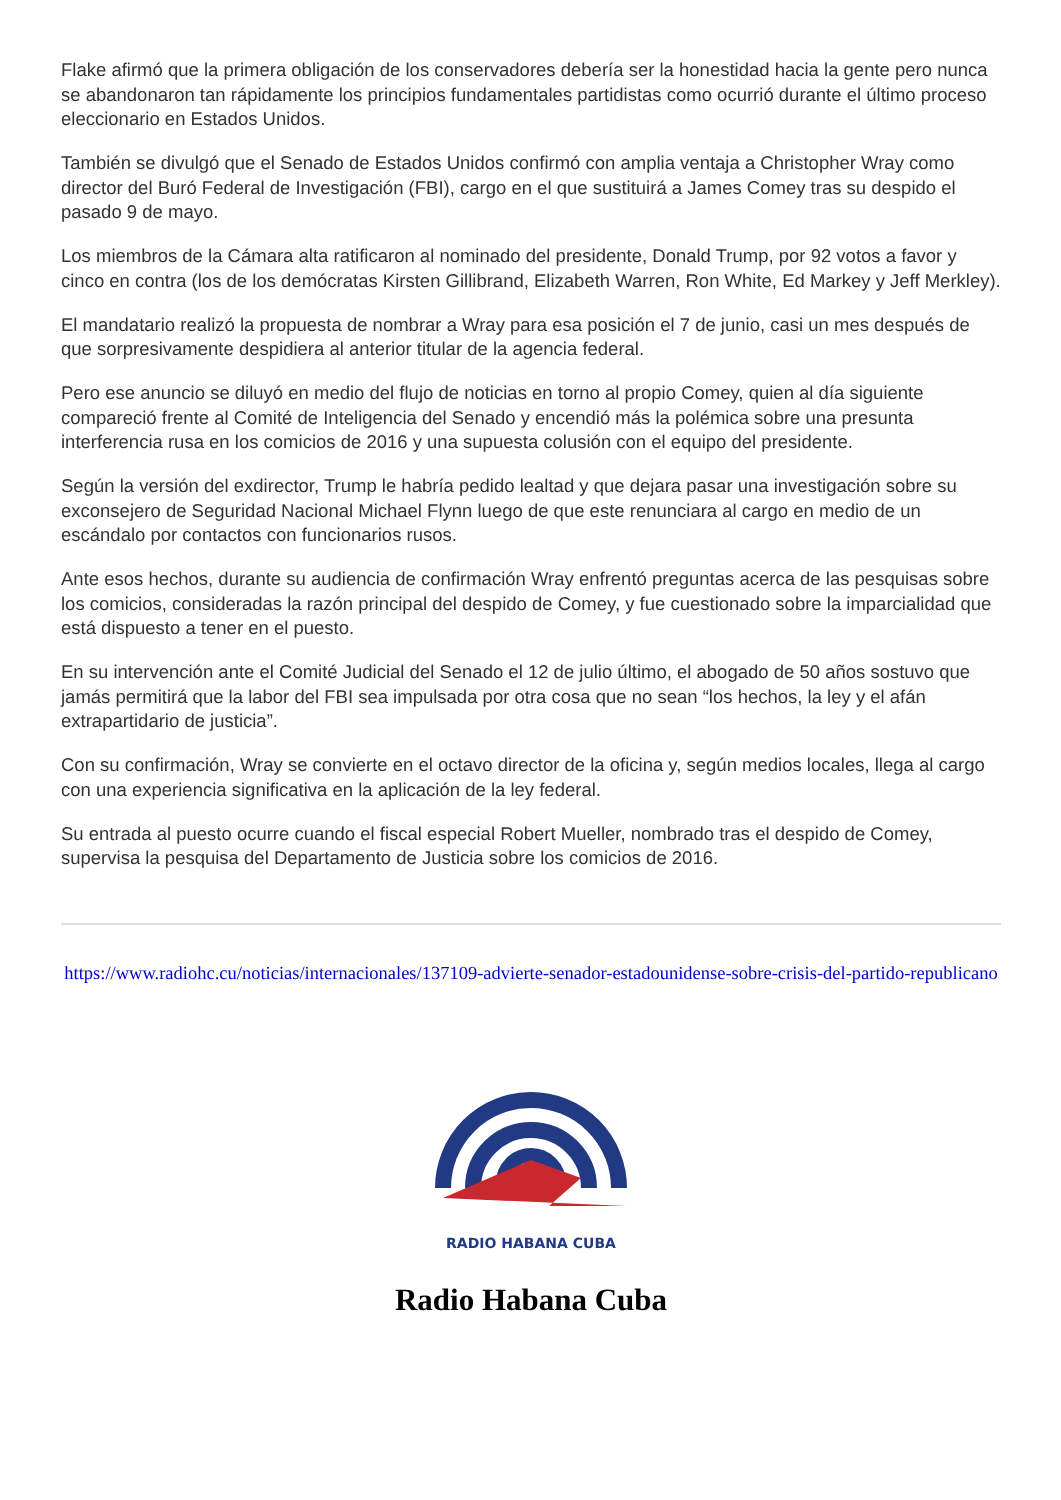Flake afirmó que la primera obligación de los conservadores debería ser la honestidad hacia la gente pero nunca se abandonaron tan rápidamente los principios fundamentales partidistas como ocurrió durante el último proceso eleccionario en Estados Unidos.
También se divulgó que el Senado de Estados Unidos confirmó con amplia ventaja a Christopher Wray como director del Buró Federal de Investigación (FBI), cargo en el que sustituirá a James Comey tras su despido el pasado 9 de mayo.
Los miembros de la Cámara alta ratificaron al nominado del presidente, Donald Trump, por 92 votos a favor y cinco en contra (los de los demócratas Kirsten Gillibrand, Elizabeth Warren, Ron White, Ed Markey y Jeff Merkley).
El mandatario realizó la propuesta de nombrar a Wray para esa posición el 7 de junio, casi un mes después de que sorpresivamente despidiera al anterior titular de la agencia federal.
Pero ese anuncio se diluyó en medio del flujo de noticias en torno al propio Comey, quien al día siguiente compareció frente al Comité de Inteligencia del Senado y encendió más la polémica sobre una presunta interferencia rusa en los comicios de 2016 y una supuesta colusión con el equipo del presidente.
Según la versión del exdirector, Trump le habría pedido lealtad y que dejara pasar una investigación sobre su exconsejero de Seguridad Nacional Michael Flynn luego de que este renunciara al cargo en medio de un escándalo por contactos con funcionarios rusos.
Ante esos hechos, durante su audiencia de confirmación Wray enfrentó preguntas acerca de las pesquisas sobre los comicios, consideradas la razón principal del despido de Comey, y fue cuestionado sobre la imparcialidad que está dispuesto a tener en el puesto.
En su intervención ante el Comité Judicial del Senado el 12 de julio último, el abogado de 50 años sostuvo que jamás permitirá que la labor del FBI sea impulsada por otra cosa que no sean “los hechos, la ley y el afán extrapartidario de justicia”.
Con su confirmación, Wray se convierte en el octavo director de la oficina y, según medios locales, llega al cargo con una experiencia significativa en la aplicación de la ley federal.
Su entrada al puesto ocurre cuando el fiscal especial Robert Mueller, nombrado tras el despido de Comey, supervisa la pesquisa del Departamento de Justicia sobre los comicios de 2016.
https://www.radiohc.cu/noticias/internacionales/137109-advierte-senador-estadounidense-sobre-crisis-del-partido-republicano
RADIO HABANA CUBA
Radio Habana Cuba